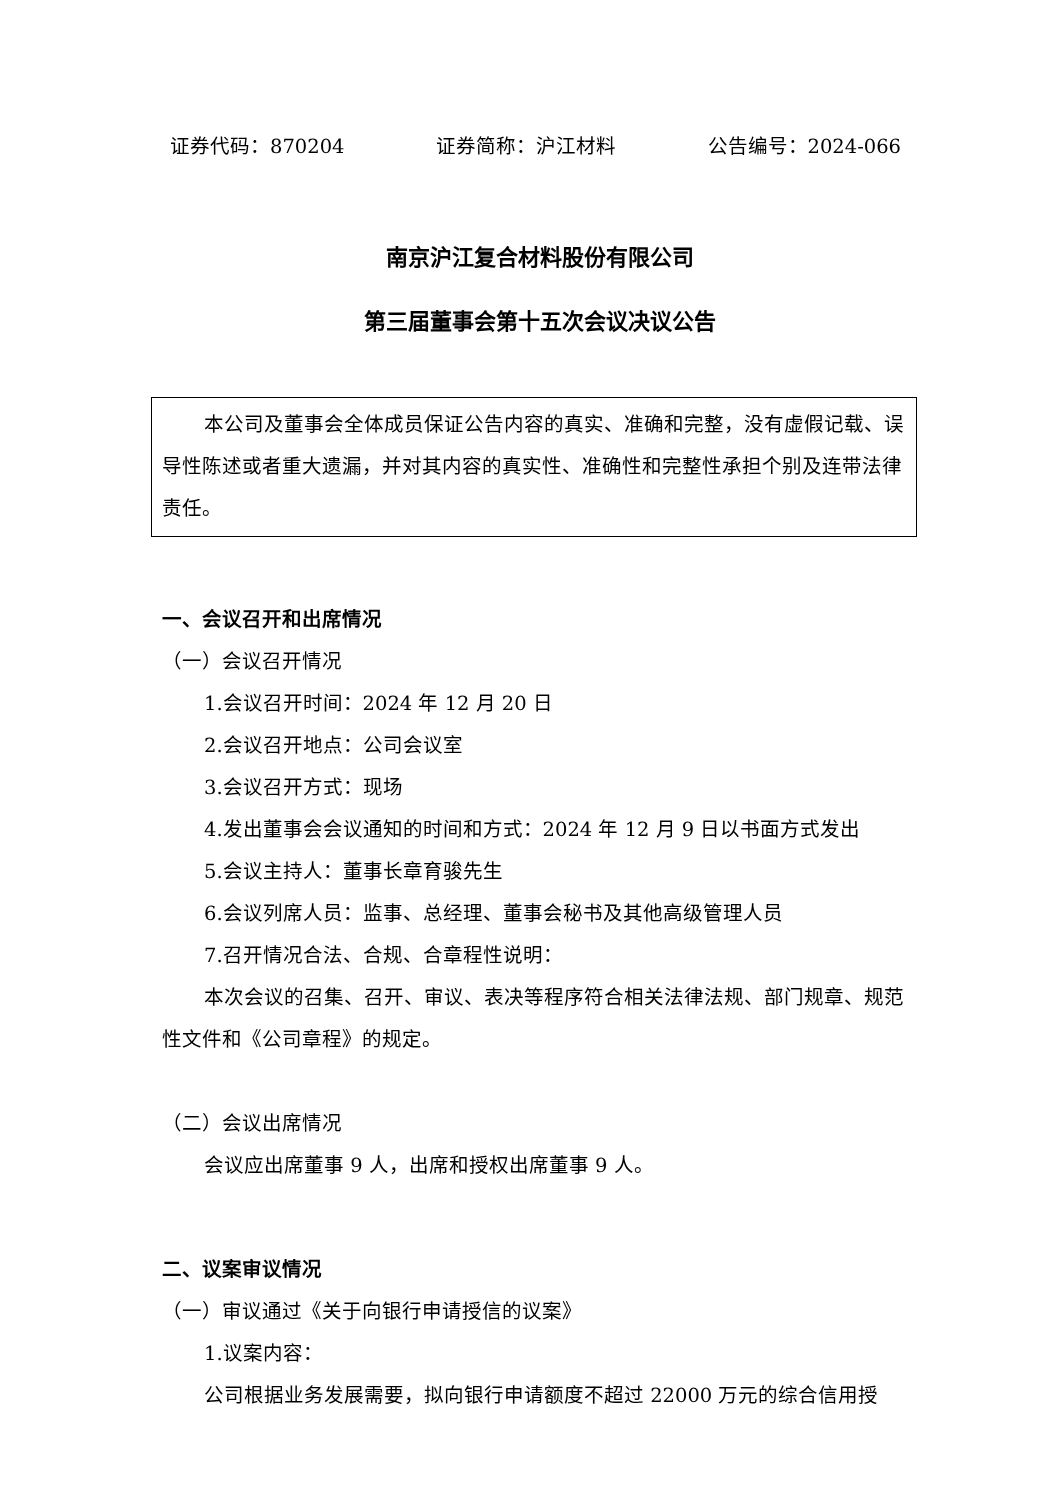证券代码：870204 证券简称：沪江材料 公告编号：2024-066
南京沪江复合材料股份有限公司
第三届董事会第十五次会议决议公告
本公司及董事会全体成员保证公告内容的真实、准确和完整，没有虚假记载、误导性陈述或者重大遗漏，并对其内容的真实性、准确性和完整性承担个别及连带法律责任。
一、会议召开和出席情况
（一）会议召开情况
1.会议召开时间：2024 年 12 月 20 日
2.会议召开地点：公司会议室
3.会议召开方式：现场
4.发出董事会会议通知的时间和方式：2024 年 12 月 9 日以书面方式发出
5.会议主持人：董事长章育骏先生
6.会议列席人员：监事、总经理、董事会秘书及其他高级管理人员
7.召开情况合法、合规、合章程性说明：
本次会议的召集、召开、审议、表决等程序符合相关法律法规、部门规章、规范性文件和《公司章程》的规定。
（二）会议出席情况
会议应出席董事 9 人，出席和授权出席董事 9 人。
二、议案审议情况
（一）审议通过《关于向银行申请授信的议案》
1.议案内容：
公司根据业务发展需要，拟向银行申请额度不超过 22000 万元的综合信用授